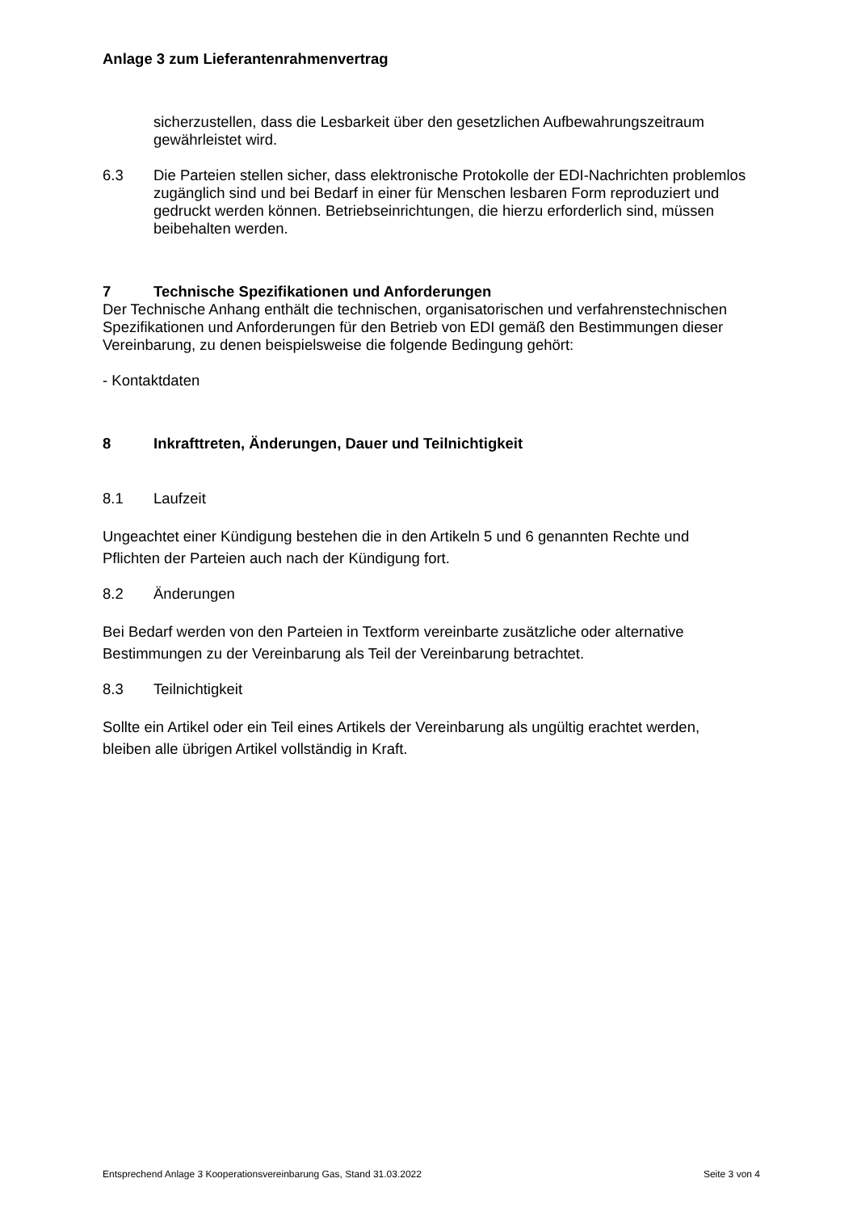Anlage 3 zum Lieferantenrahmenvertrag
sicherzustellen, dass die Lesbarkeit über den gesetzlichen Aufbewahrungszeitraum gewährleistet wird.
6.3
Die Parteien stellen sicher, dass elektronische Protokolle der EDI-Nachrichten problemlos zugänglich sind und bei Bedarf in einer für Menschen lesbaren Form reproduziert und gedruckt werden können. Betriebseinrichtungen, die hierzu erforderlich sind, müssen beibehalten werden.
7 Technische Spezifikationen und Anforderungen
Der Technische Anhang enthält die technischen, organisatorischen und verfahrenstechnischen Spezifikationen und Anforderungen für den Betrieb von EDI gemäß den Bestimmungen dieser Vereinbarung, zu denen beispielsweise die folgende Bedingung gehört:
- Kontaktdaten
8 Inkrafttreten, Änderungen, Dauer und Teilnichtigkeit
8.1
Laufzeit
Ungeachtet einer Kündigung bestehen die in den Artikeln 5 und 6 genannten Rechte und Pflichten der Parteien auch nach der Kündigung fort.
8.2
Änderungen
Bei Bedarf werden von den Parteien in Textform vereinbarte zusätzliche oder alternative Bestimmungen zu der Vereinbarung als Teil der Vereinbarung betrachtet.
8.3
Teilnichtigkeit
Sollte ein Artikel oder ein Teil eines Artikels der Vereinbarung als ungültig erachtet werden, bleiben alle übrigen Artikel vollständig in Kraft.
Entsprechend Anlage 3 Kooperationsvereinbarung Gas, Stand 31.03.2022 Seite 3 von 4